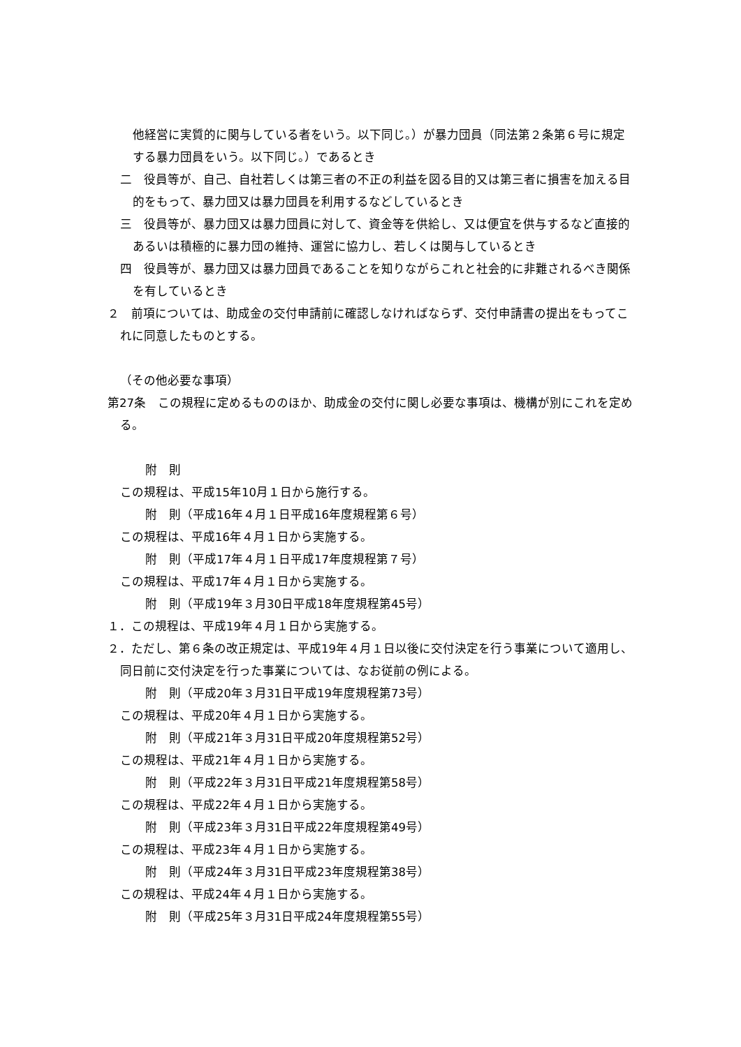他経営に実質的に関与している者をいう。以下同じ。）が暴力団員（同法第２条第６号に規定する暴力団員をいう。以下同じ。）であるとき
二　役員等が、自己、自社若しくは第三者の不正の利益を図る目的又は第三者に損害を加える目的をもって、暴力団又は暴力団員を利用するなどしているとき
三　役員等が、暴力団又は暴力団員に対して、資金等を供給し、又は便宜を供与するなど直接的あるいは積極的に暴力団の維持、運営に協力し、若しくは関与しているとき
四　役員等が、暴力団又は暴力団員であることを知りながらこれと社会的に非難されるべき関係を有しているとき
２　前項については、助成金の交付申請前に確認しなければならず、交付申請書の提出をもってこれに同意したものとする。
（その他必要な事項）
第27条　この規程に定めるもののほか、助成金の交付に関し必要な事項は、機構が別にこれを定める。
附　則
この規程は、平成15年10月１日から施行する。
附　則（平成16年４月１日平成16年度規程第６号）
この規程は、平成16年４月１日から実施する。
附　則（平成17年４月１日平成17年度規程第７号）
この規程は、平成17年４月１日から実施する。
附　則（平成19年３月30日平成18年度規程第45号）
１．この規程は、平成19年４月１日から実施する。
２．ただし、第６条の改正規定は、平成19年４月１日以後に交付決定を行う事業について適用し、同日前に交付決定を行った事業については、なお従前の例による。
附　則（平成20年３月31日平成19年度規程第73号）
この規程は、平成20年４月１日から実施する。
附　則（平成21年３月31日平成20年度規程第52号）
この規程は、平成21年４月１日から実施する。
附　則（平成22年３月31日平成21年度規程第58号）
この規程は、平成22年４月１日から実施する。
附　則（平成23年３月31日平成22年度規程第49号）
この規程は、平成23年４月１日から実施する。
附　則（平成24年３月31日平成23年度規程第38号）
この規程は、平成24年４月１日から実施する。
附　則（平成25年３月31日平成24年度規程第55号）